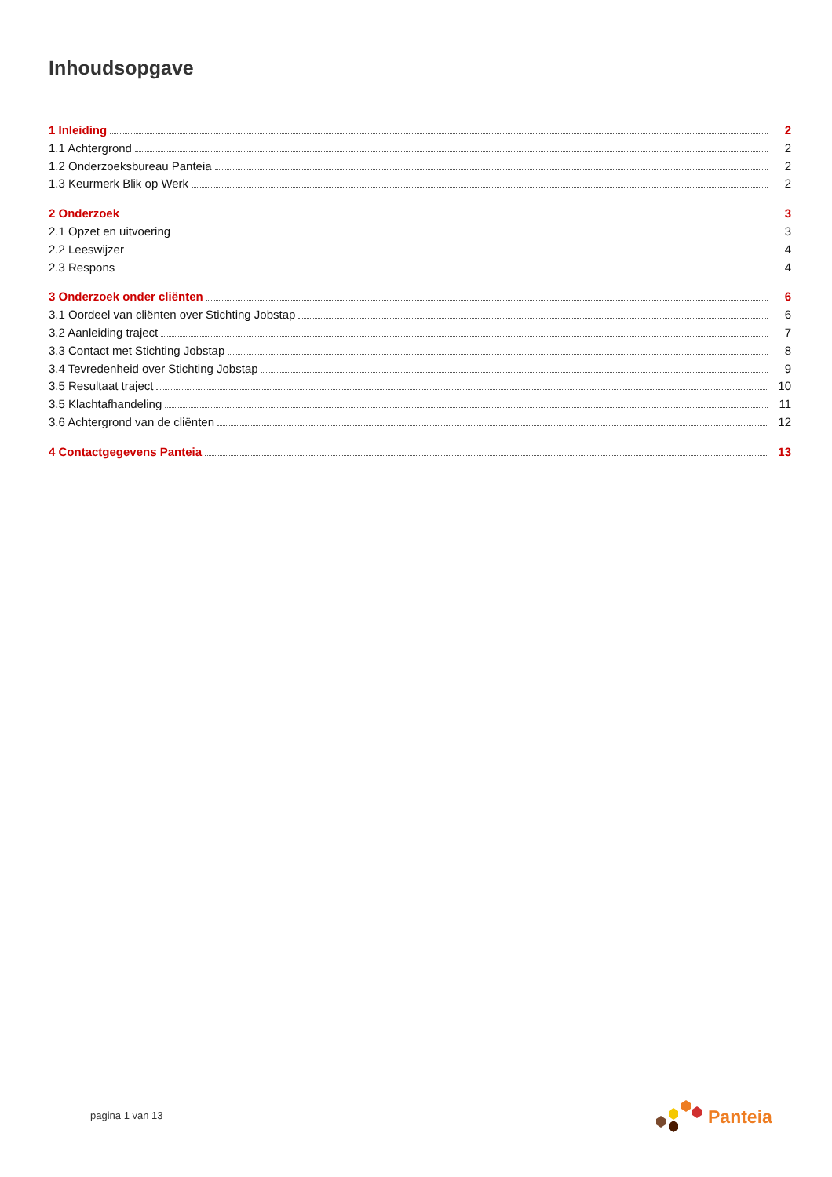Inhoudsopgave
1 Inleiding 2
1.1 Achtergrond 2
1.2 Onderzoeksbureau Panteia 2
1.3 Keurmerk Blik op Werk 2
2 Onderzoek 3
2.1 Opzet en uitvoering 3
2.2 Leeswijzer 4
2.3 Respons 4
3 Onderzoek onder cliënten 6
3.1 Oordeel van cliënten over Stichting Jobstap 6
3.2 Aanleiding traject 7
3.3 Contact met Stichting Jobstap 8
3.4 Tevredenheid over Stichting Jobstap 9
3.5 Resultaat traject 10
3.5 Klachtafhandeling 11
3.6 Achtergrond van de cliënten 12
4 Contactgegevens Panteia 13
pagina 1 van 13
Panteia